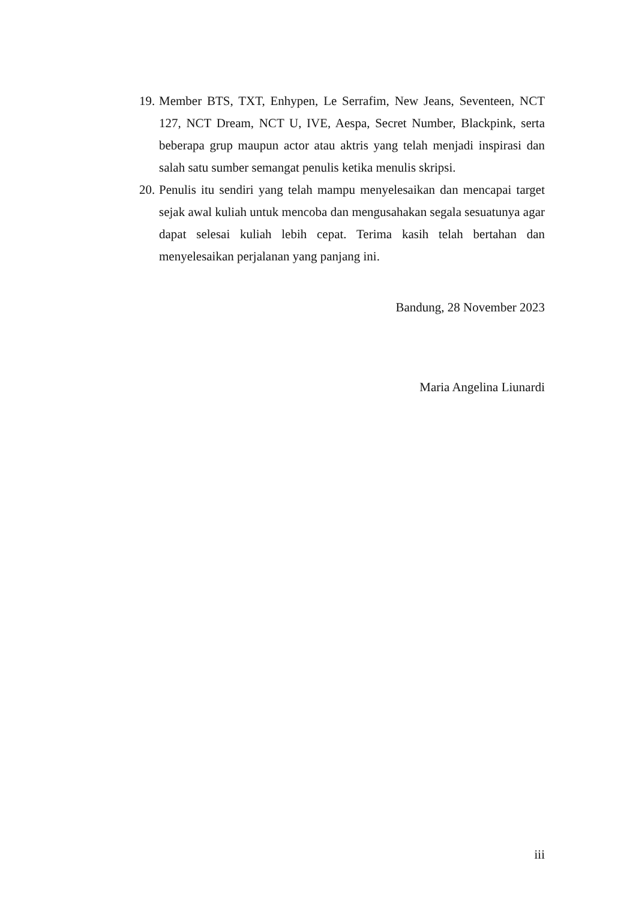19.
Member BTS, TXT, Enhypen, Le Serrafim, New Jeans, Seventeen, NCT 127, NCT Dream, NCT U, IVE, Aespa, Secret Number, Blackpink, serta beberapa grup maupun actor atau aktris yang telah menjadi inspirasi dan salah satu sumber semangat penulis ketika menulis skripsi.
20.
Penulis itu sendiri yang telah mampu menyelesaikan dan mencapai target sejak awal kuliah untuk mencoba dan mengusahakan segala sesuatunya agar dapat selesai kuliah lebih cepat. Terima kasih telah bertahan dan menyelesaikan perjalanan yang panjang ini.
Bandung, 28 November 2023
Maria Angelina Liunardi
iii